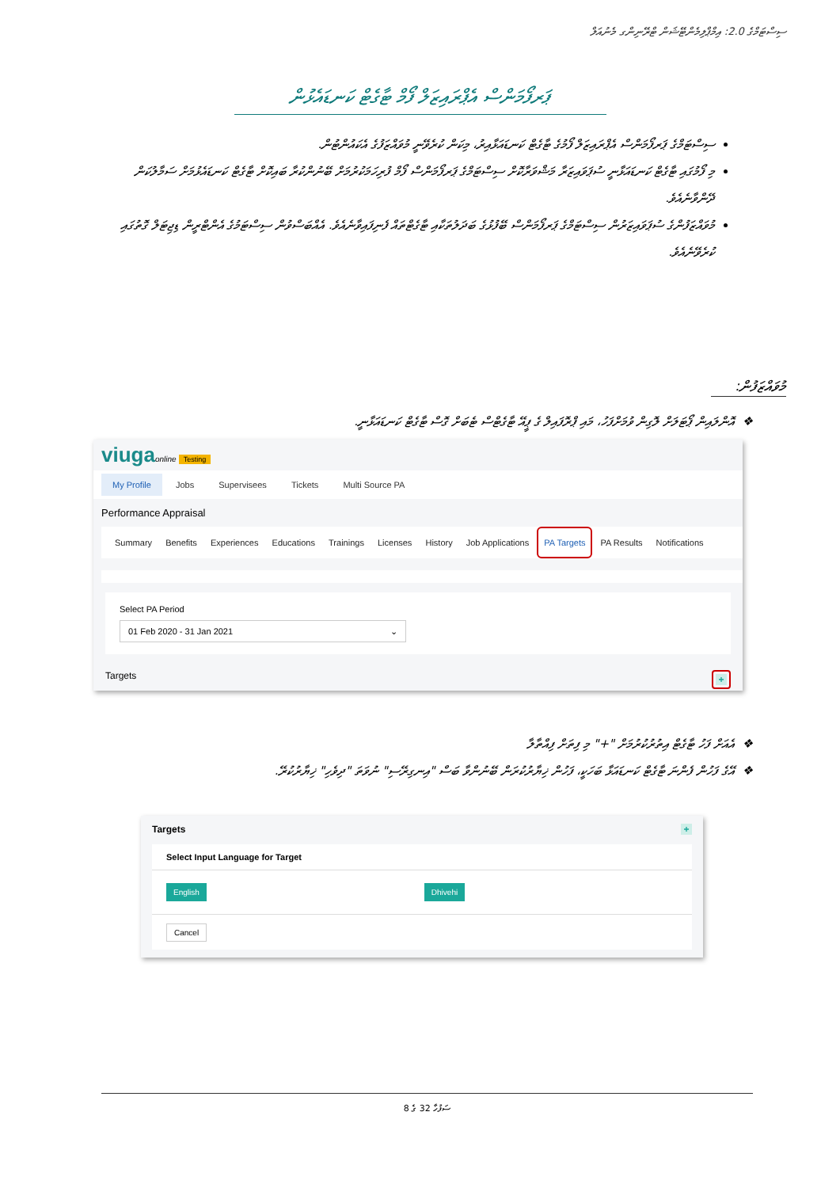ސިސްޓަމްގެ 2.0: އިމްޕްލިމެންޓޭޝަން ޓްރޭނިންގ މެނުއަލް
ޕަރފޯމަންސް އެޕްރައިޒަލް ފޯމް ޓާގެޓް ކަނޑައެޅުން
ސިސްޓަމްގެ ޕަރފޯމަންސް އެޕްރައިޒަލް ފޯމުގެ ޓާގެޓް ކަނޑައަޅާއިރު، މިކަން ކުރެވޭނީ މުވައްޒަފުގެ އެކައުންޓުން.
މި ފޯމުގައި ޓާގެޓް ކަނޑައަޅާނީ ސުޕަވައިޒަރާ މަޝްވަރާކޮށް ސިސްޓަމްގެ ޕަރފޯމަންސް ފޯމް ފުރިހަމަކުރުމަށް ބޭނުންކުރާ ބައިކޮށް ޓާގެޓް ކަނޑައެޅުމަށް ސަމާލުކަން ދޭންވާނެއެވެ.
މުވައްޒަފުންގެ ސުޕަވައިޒަރުން ސިސްޓަމްގެ ޕަރފޯމަންސް ބޭފުޅުގެ ބަދަލުތަކާއި ޓާގެޓްތައް ފެނިފައިވާނެއެވެ. އެއްބަސްވުން ސިސްޓަމުގެ އެންޓްރީން ޑިޖިޓަލް ގޮތުގައި ކުރެވޭނެއެވެ.
މުވައްޒަފުން:
އޮންލައިން ޕޯޓަލަށް ލޮގިން ވުމަށްފަހު، މައި ޕްރޮފައިލް ގެ ޕީއޭ ޓާގެޓްސް ޓެބަށް ގޮސް ޓާގެޓް ކަނޑައަޅާނީ.
viuga online Testing
My Profile Jobs Supervisees Tickets Multi Source PA
Performance Appraisal
Summary Benefits Experiences Educations Trainings Licenses History Job Applications PA Targets PA Results Notifications
Select PA Period
01 Feb 2020 - 31 Jan 2021 ⌄
Targets +
އެއަށް ފަހު ޓާގެޓް އިތުރުކުރުމަށް "+" މި ފިތަށް ފިއްތާލާ
އޭގެ ފަހުން ފެންނަ ޓާގެޓް ކަނޑައަޅާ ބަހަކީ، ފަހުން ޚިޔާރުކުރަން ބޭނުންވާ ބަސް "އިނގިރޭސި" ނުވަތަ "ދިވެހި" ޚިޔާރުކުރޭ.
Targets +
Select Input Language for Target
English Dhivehi
Cancel
ސަފުހާ 32 ގެ 8